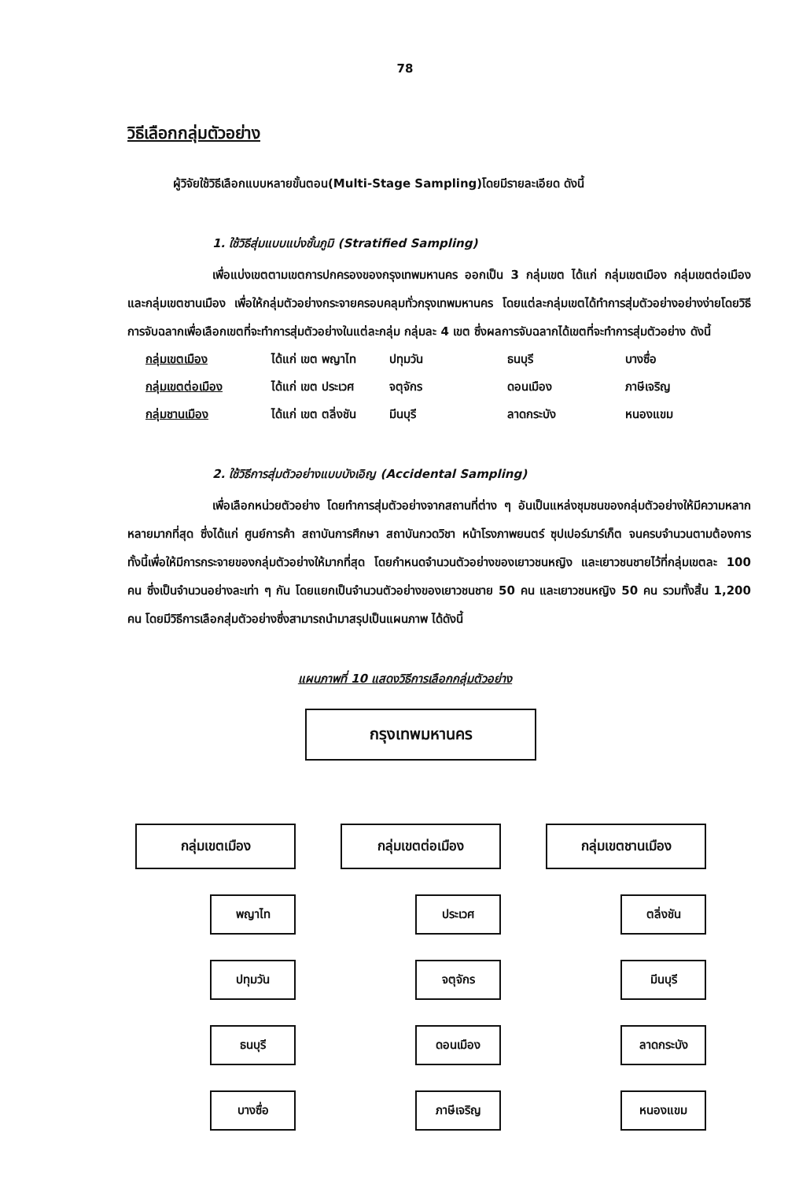78
วิธีเลือกกลุ่มตัวอย่าง
ผู้วิจัยใช้วิธีเลือกแบบหลายขั้นตอน(Multi-Stage Sampling)โดยมีรายละเอียด ดังนี้
1. ใช้วิธีสุ่มแบบแบ่งชั้นภูมิ (Stratified Sampling)
เพื่อแบ่งเขตตามเขตการปกครองของกรุงเทพมหานคร ออกเป็น 3 กลุ่มเขต ได้แก่ กลุ่มเขตเมือง กลุ่มเขตต่อเมือง และกลุ่มเขตชานเมือง เพื่อให้กลุ่มตัวอย่างกระจายครอบคลุมทั่วกรุงเทพมหานคร โดยแต่ละกลุ่มเขตได้ทำการสุ่มตัวอย่างอย่างง่ายโดยวิธีการจับฉลากเพื่อเลือกเขตที่จะทำการสุ่มตัวอย่างในแต่ละกลุ่ม กลุ่มละ 4 เขต ซึ่งผลการจับฉลากได้เขตที่จะทำการสุ่มตัวอย่าง ดังนี้
| กลุ่มเขตเมือง | ได้แก่ เขต พญาไท | ปทุมวัน | ธนบุรี | บางซื่อ |
| กลุ่มเขตต่อเมือง | ได้แก่ เขต ประเวศ | จตุจักร | ดอนเมือง | ภาษีเจริญ |
| กลุ่มชานเมือง | ได้แก่ เขต ตลิ่งชัน | มีนบุรี | ลาดกระบัง | หนองแขม |
2. ใช้วิธีการสุ่มตัวอย่างแบบบังเอิญ (Accidental Sampling)
เพื่อเลือกหน่วยตัวอย่าง โดยทำการสุ่มตัวอย่างจากสถานที่ต่าง ๆ อันเป็นแหล่งชุมชนของกลุ่มตัวอย่างให้มีความหลากหลายมากที่สุด ซึ่งได้แก่ ศูนย์การค้า สถาบันการศึกษา สถาบันกวดวิชา หน้าโรงภาพยนตร์ ซุปเปอร์มาร์เก็ต จนครบจำนวนตามต้องการ ทั้งนี้เพื่อให้มีการกระจายของกลุ่มตัวอย่างให้มากที่สุด โดยกำหนดจำนวนตัวอย่างของเยาวชนหญิง และเยาวชนชายไว้ที่กลุ่มเขตละ 100 คน ซึ่งเป็นจำนวนอย่างละเท่า ๆ กัน โดยแยกเป็นจำนวนตัวอย่างของเยาวชนชาย 50 คน และเยาวชนหญิง 50 คน รวมทั้งสิ้น 1,200 คน โดยมีวิธีการเลือกสุ่มตัวอย่างซึ่งสามารถนำมาสรุปเป็นแผนภาพ ได้ดังนี้
แผนภาพที่ 10 แสดงวิธีการเลือกกลุ่มตัวอย่าง
กรุงเทพมหานคร
กลุ่มเขตเมือง
พญาไท
ปทุมวัน
ธนบุรี
บางซื่อ
กลุ่มเขตต่อเมือง
ประเวศ
จตุจักร
ดอนเมือง
ภาษีเจริญ
กลุ่มเขตชานเมือง
ตลิ่งชัน
มีนบุรี
ลาดกระบัง
หนองแขม